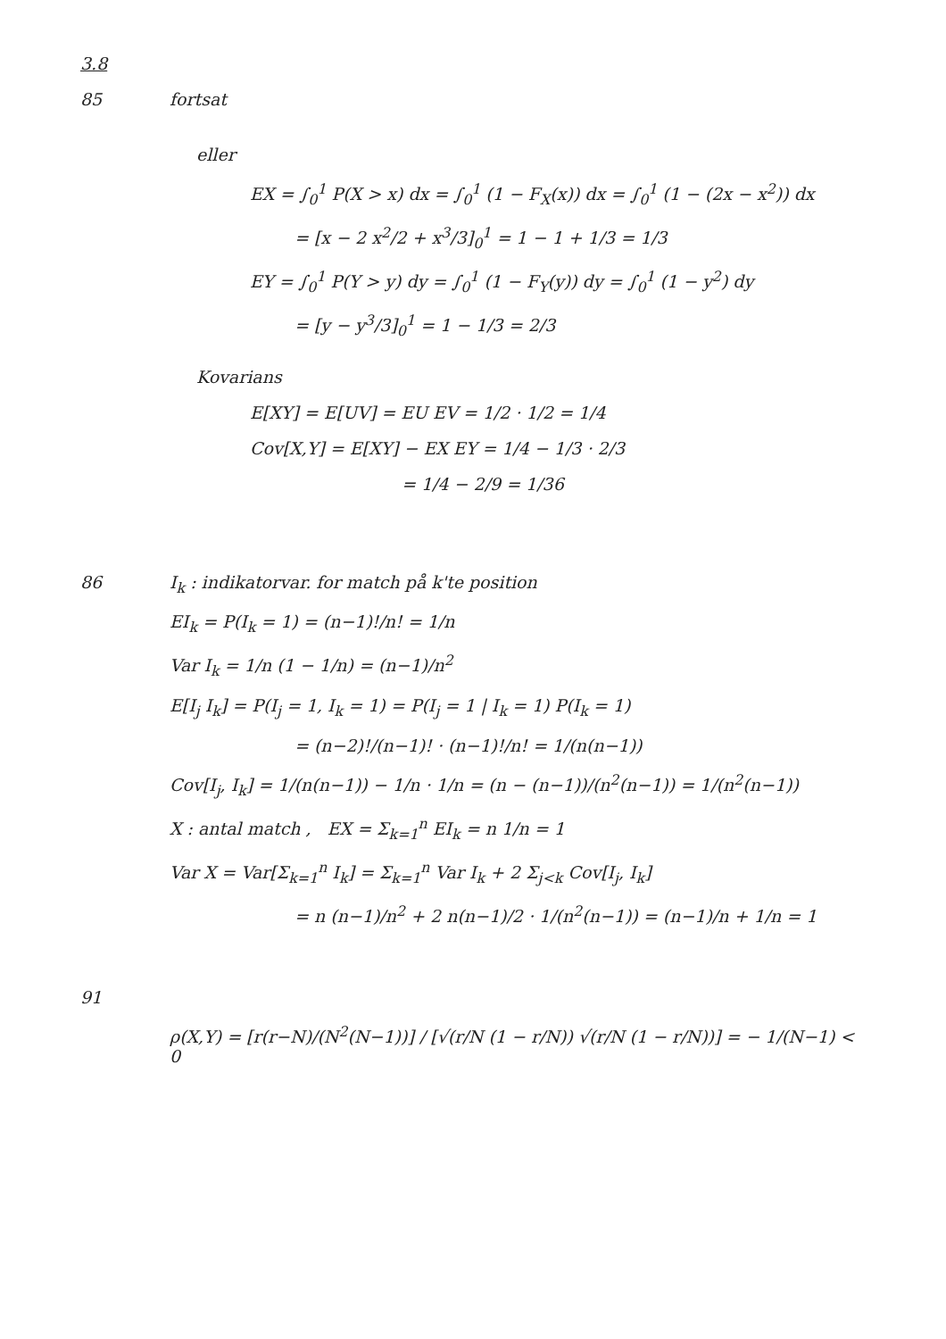3.8
85 fortsat
eller
EX = ∫<sub>0</sub><sup>1</sup> P(X > x) dx = ∫<sub>0</sub><sup>1</sup> (1 − F<sub>X</sub>(x)) dx = ∫<sub>0</sub><sup>1</sup> (1 − (2x − x<sup>2</sup>)) dx
= [x − 2 x<sup>2</sup>/2 + x<sup>3</sup>/3]<sub>0</sub><sup>1</sup> = 1 − 1 + 1/3 = 1/3
EY = ∫<sub>0</sub><sup>1</sup> P(Y > y) dy = ∫<sub>0</sub><sup>1</sup> (1 − F<sub>Y</sub>(y)) dy = ∫<sub>0</sub><sup>1</sup> (1 − y<sup>2</sup>) dy
= [y − y<sup>3</sup>/3]<sub>0</sub><sup>1</sup> = 1 − 1/3 = 2/3
Kovarians
E[XY] = E[UV] = EU EV = 1/2 · 1/2 = 1/4
Cov[X,Y] = E[XY] − EX EY = 1/4 − 1/3 · 2/3
= 1/4 − 2/9 = 1/36
86 I<sub>k</sub> : indikatorvar. for match på k'te position
EI<sub>k</sub> = P(I<sub>k</sub> = 1) = (n−1)!/n! = 1/n
Var I<sub>k</sub> = 1/n (1 − 1/n) = (n−1)/n<sup>2</sup>
E[I<sub>j</sub> I<sub>k</sub>] = P(I<sub>j</sub> = 1, I<sub>k</sub> = 1) = P(I<sub>j</sub> = 1 | I<sub>k</sub> = 1) P(I<sub>k</sub> = 1)
= (n−2)!/(n−1)! · (n−1)!/n! = 1/(n(n−1))
Cov[I<sub>j</sub>, I<sub>k</sub>] = 1/(n(n−1)) − 1/n · 1/n = (n − (n−1))/(n<sup>2</sup>(n−1)) = 1/(n<sup>2</sup>(n−1))
X : antal match , EX = Σ<sub>k=1</sub><sup>n</sup> EI<sub>k</sub> = n 1/n = 1
Var X = Var[Σ<sub>k=1</sub><sup>n</sup> I<sub>k</sub>] = Σ<sub>k=1</sub><sup>n</sup> Var I<sub>k</sub> + 2 Σ<sub>j<k</sub> Cov[I<sub>j</sub>, I<sub>k</sub>]
= n (n−1)/n<sup>2</sup> + 2 n(n−1)/2 · 1/(n<sup>2</sup>(n−1)) = (n−1)/n + 1/n = 1
91
ρ(X,Y) = [r(r−N)/(N<sup>2</sup>(N−1))] / [√(r/N (1 − r/N)) √(r/N (1 − r/N))] = − 1/(N−1) < 0